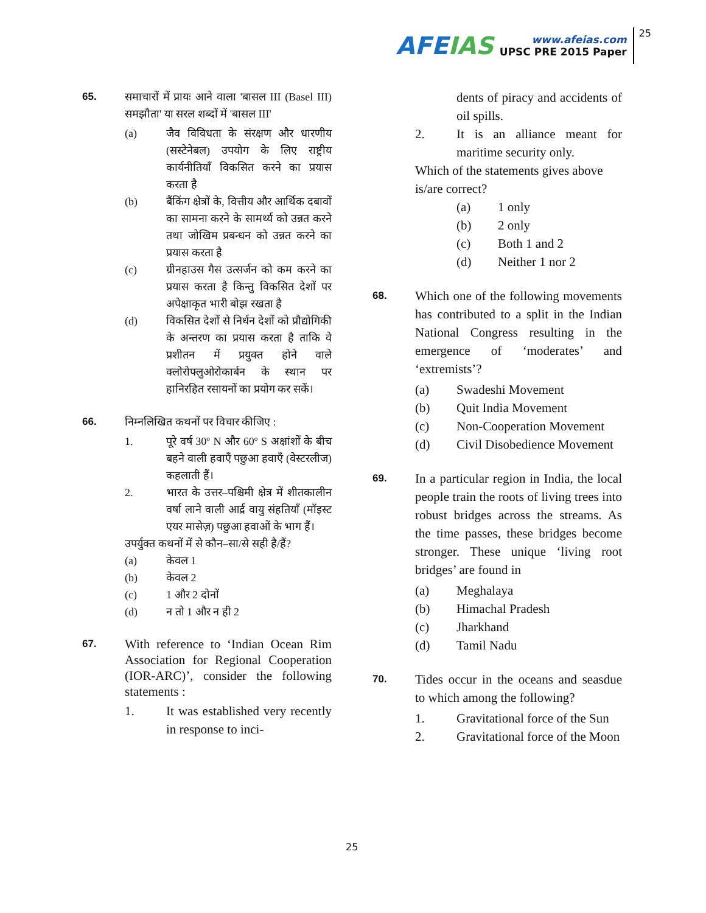AFEIAS
www.afeias.com
UPSC PRE 2015 Paper
25
65. समाचारों में प्रायः आने वाला 'बासल III (Basel III) समझौता' या सरल शब्दों में 'बासल III'
(a) जैव विविधता के संरक्षण और धारणीय (सस्टेनेबल) उपयोग के लिए राष्ट्रीय कार्यनीतियाँ विकसित करने का प्रयास करता है
(b) बैंकिंग क्षेत्रों के, वित्तीय और आर्थिक दबावों का सामना करने के सामर्थ्य को उन्नत करने तथा जोखिम प्रबन्धन को उन्नत करने का प्रयास करता है
(c) ग्रीनहाउस गैस उत्सर्जन को कम करने का प्रयास करता है किन्तु विकसित देशों पर अपेक्षाकृत भारी बोझ रखता है
(d) विकसित देशों से निर्धन देशों को प्रौद्योगिकी के अन्तरण का प्रयास करता है ताकि वे प्रशीतन में प्रयुक्त होने वाले क्लोरोफ्लुओरोकार्बन के स्थान पर हानिरहित रसायनों का प्रयोग कर सकें।
66. निम्नलिखित कथनों पर विचार कीजिए :
1. पूरे वर्ष 30º N और 60º S अक्षांशों के बीच बहने वाली हवाएँ पछुआ हवाएँ (वेस्टरलीज) कहलाती हैं।
2. भारत के उत्तर–पश्चिमी क्षेत्र में शीतकालीन वर्षा लाने वाली आर्द्र वायु संहतियाँ (मॉइस्ट एयर मासेज़) पछुआ हवाओं के भाग हैं।
उपर्युक्त कथनों में से कौन–सा/से सही है/हैं?
(a) केवल 1
(b) केवल 2
(c) 1 और 2 दोनों
(d) न तो 1 और न ही 2
67.
With reference to ‘Indian Ocean Rim Association for Regional Cooperation (IOR-ARC)’, consider the following statements :
1. It was established very recently in response to inci-
dents of piracy and accidents of oil spills.
2. It is an alliance meant for maritime security only.
Which of the statements gives above is/are correct?
(a) 1 only
(b) 2 only
(c) Both 1 and 2
(d) Neither 1 nor 2
68.
Which one of the following movements has contributed to a split in the Indian National Congress resulting in the emergence of ‘moderates’ and ‘extremists’?
(a) Swadeshi Movement
(b) Quit India Movement
(c) Non-Cooperation Movement
(d) Civil Disobedience Movement
69.
In a particular region in India, the local people train the roots of living trees into robust bridges across the streams. As the time passes, these bridges become stronger. These unique ‘living root bridges’ are found in
(a) Meghalaya
(b) Himachal Pradesh
(c) Jharkhand
(d) Tamil Nadu
70.
Tides occur in the oceans and seasdue to which among the following?
1. Gravitational force of the Sun
2. Gravitational force of the Moon
25